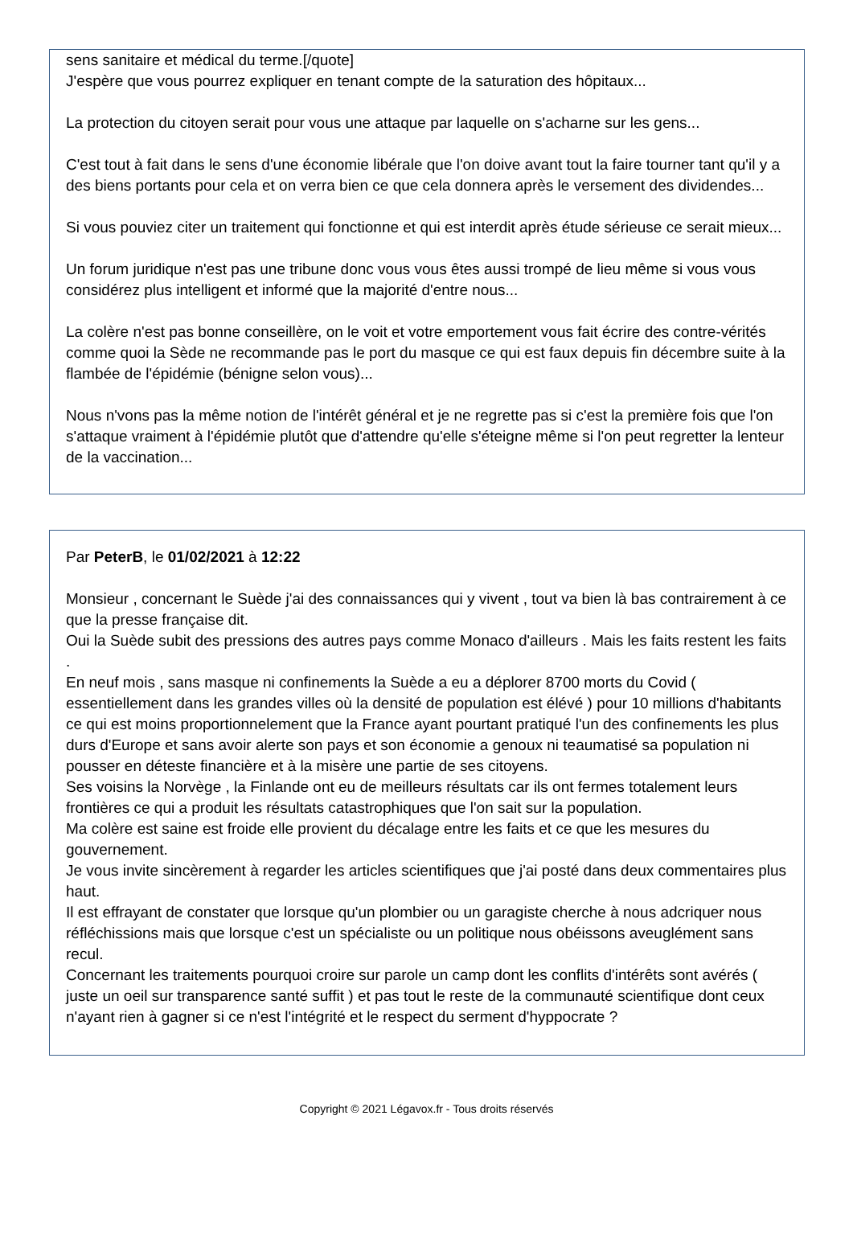sens sanitaire et médical du terme.[/quote]
J'espère que vous pourrez expliquer en tenant compte de la saturation des hôpitaux...
La protection du citoyen serait pour vous une attaque par laquelle on s'acharne sur les gens...
C'est tout à fait dans le sens d'une économie libérale que l'on doive avant tout la faire tourner tant qu'il y a des biens portants pour cela et on verra bien ce que cela donnera après le versement des dividendes...
Si vous pouviez citer un traitement qui fonctionne et qui est interdit après étude sérieuse ce serait mieux...
Un forum juridique n'est pas une tribune donc vous vous êtes aussi trompé de lieu même si vous vous considérez plus intelligent et informé que la majorité d'entre nous...
La colère n'est pas bonne conseillère, on le voit et votre emportement vous fait écrire des contre-vérités comme quoi la Sède ne recommande pas le port du masque ce qui est faux depuis fin décembre suite à la flambée de l'épidémie (bénigne selon vous)...
Nous n'vons pas la même notion de l'intérêt général et je ne regrette pas si c'est la première fois que l'on s'attaque vraiment à l'épidémie plutôt que d'attendre qu'elle s'éteigne même si l'on peut regretter la lenteur de la vaccination...
Par PeterB, le 01/02/2021 à 12:22
Monsieur , concernant le Suède j'ai des connaissances qui y vivent , tout va bien là bas contrairement à ce que la presse française dit.
Oui la Suède subit des pressions des autres pays comme Monaco d'ailleurs . Mais les faits restent les faits .
En neuf mois , sans masque ni confinements la Suède a eu a déplorer 8700 morts du Covid ( essentiellement dans les grandes villes où la densité de population est élévé ) pour 10 millions d'habitants ce qui est moins proportionnelement que la France ayant pourtant pratiqué l'un des confinements les plus durs d'Europe et sans avoir alerte son pays et son économie a genoux ni teaumatisé sa population ni pousser en déteste financière et à la misère une partie de ses citoyens.
Ses voisins la Norvège , la Finlande ont eu de meilleurs résultats car ils ont fermes totalement leurs frontières ce qui a produit les résultats catastrophiques que l'on sait sur la population.
Ma colère est saine est froide elle provient du décalage entre les faits et ce que les mesures du gouvernement.
Je vous invite sincèrement à regarder les articles scientifiques que j'ai posté dans deux commentaires plus haut.
Il est effrayant de constater que lorsque qu'un plombier ou un garagiste cherche à nous adcriquer nous réfléchissions mais que lorsque c'est un spécialiste ou un politique nous obéissons aveuglément sans recul.
Concernant les traitements pourquoi croire sur parole un camp dont les conflits d'intérêts sont avérés ( juste un oeil sur transparence santé suffit ) et pas tout le reste de la communauté scientifique dont ceux n'ayant rien à gagner si ce n'est l'intégrité et le respect du serment d'hyppocrate ?
Copyright © 2021 Légavox.fr - Tous droits réservés